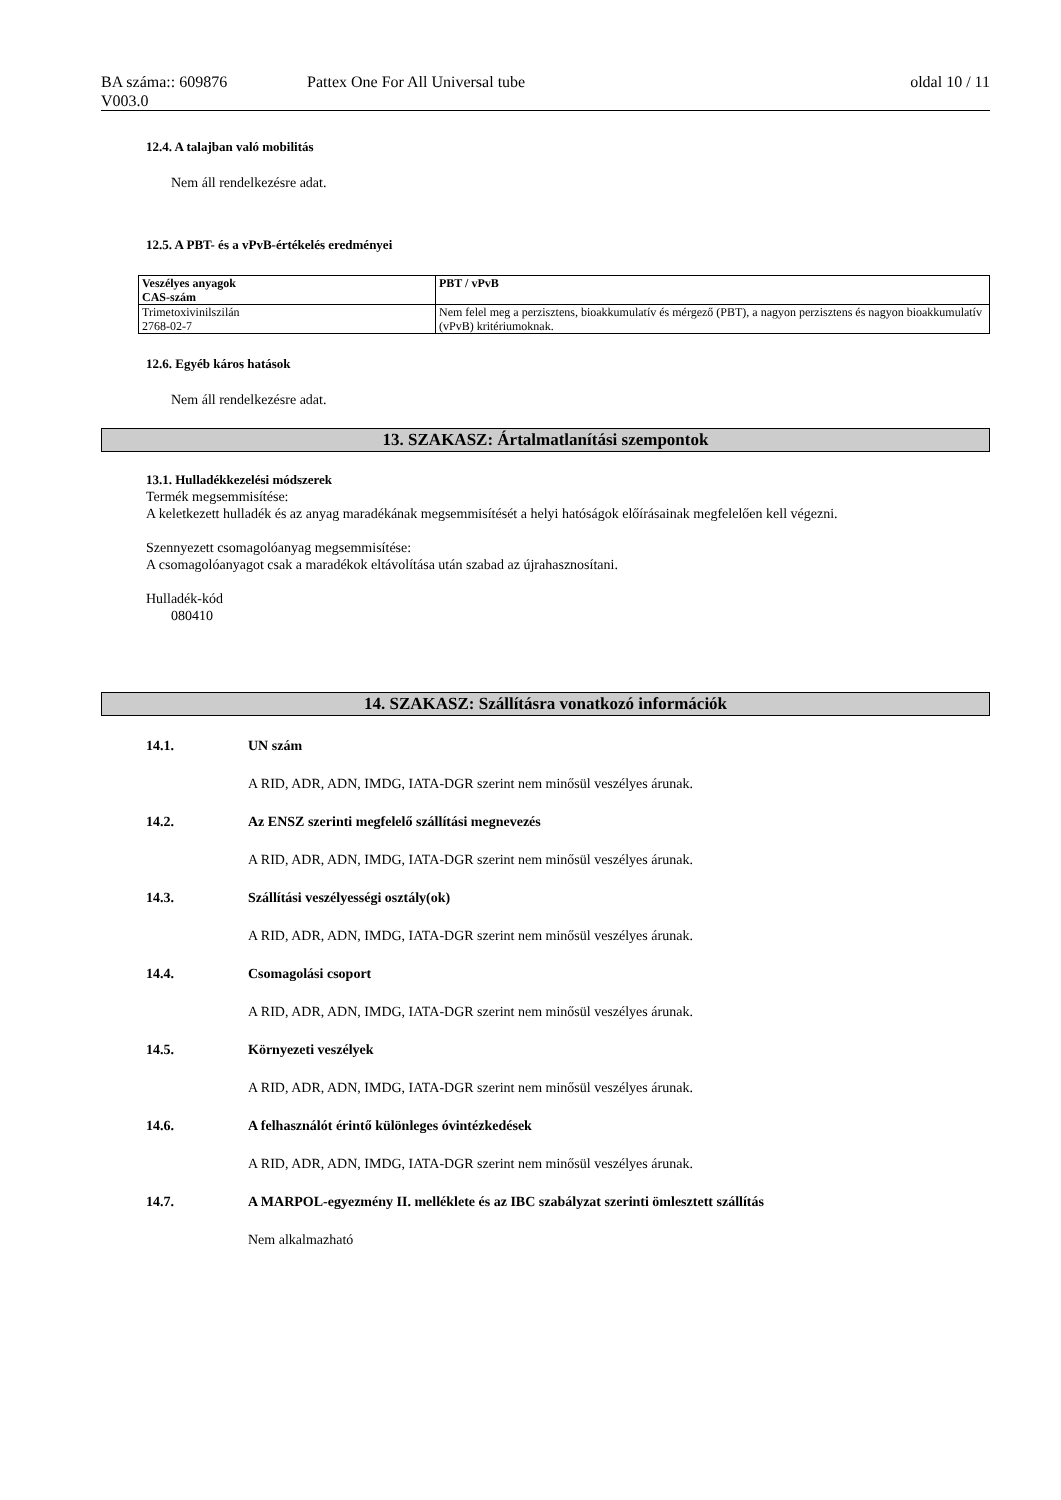BA száma:: 609876 Pattex One For All Universal tube oldal 10 / 11
V003.0
12.4. A talajban való mobilitás
Nem áll rendelkezésre adat.
12.5. A PBT- és a vPvB-értékelés eredményei
| Veszélyes anyagok CAS-szám | PBT / vPvB |
| --- | --- |
| Trimetoxivinilszilán 2768-02-7 | Nem felel meg a perzisztens, bioakkumulatív és mérgező (PBT), a nagyon perzisztens és nagyon bioakkumulatív (vPvB) kritériumoknak. |
12.6. Egyéb káros hatások
Nem áll rendelkezésre adat.
13. SZAKASZ: Ártalmatlanítási szempontok
13.1. Hulladékkezelési módszerek
Termék megsemmisítése:
A keletkezett hulladék és az anyag maradékának megsemmisítését a helyi hatóságok előírásainak megfelelően kell végezni.
Szennyezett csomagolóanyag megsemmisítése:
A csomagolóanyagot csak a maradékok eltávolítása után szabad az újrahasznosítani.
Hulladék-kód
080410
14. SZAKASZ: Szállításra vonatkozó információk
14.1. UN szám
A RID, ADR, ADN, IMDG, IATA-DGR szerint nem minősül veszélyes árunak.
14.2. Az ENSZ szerinti megfelelő szállítási megnevezés
A RID, ADR, ADN, IMDG, IATA-DGR szerint nem minősül veszélyes árunak.
14.3. Szállítási veszélyességi osztály(ok)
A RID, ADR, ADN, IMDG, IATA-DGR szerint nem minősül veszélyes árunak.
14.4. Csomagolási csoport
A RID, ADR, ADN, IMDG, IATA-DGR szerint nem minősül veszélyes árunak.
14.5. Környezeti veszélyek
A RID, ADR, ADN, IMDG, IATA-DGR szerint nem minősül veszélyes árunak.
14.6. A felhasználót érintő különleges óvintézkedések
A RID, ADR, ADN, IMDG, IATA-DGR szerint nem minősül veszélyes árunak.
14.7. A MARPOL-egyezmény II. melléklete és az IBC szabályzat szerinti ömlesztett szállítás
Nem alkalmazható